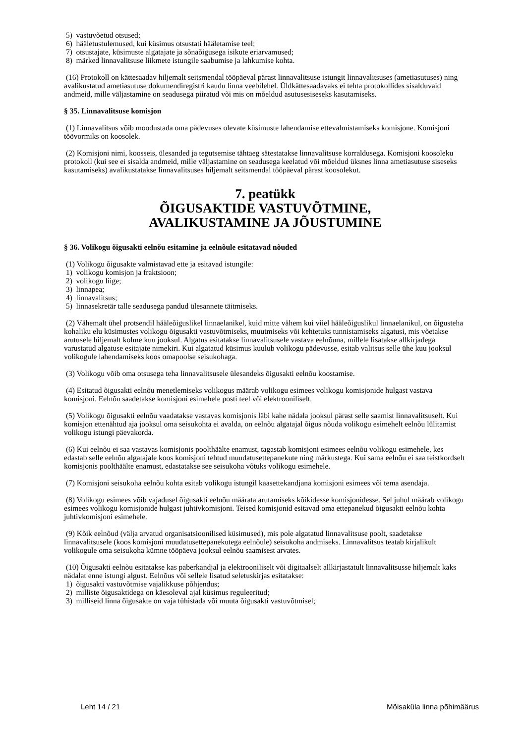5) vastuvõetud otsused;
6) hääletustulemused, kui küsimus otsustati hääletamise teel;
7) otsustajate, küsimuste algatajate ja sõnaõigusega isikute eriarvamused;
8) märked linnavalitsuse liikmete istungile saabumise ja lahkumise kohta.
(16) Protokoll on kättesaadav hiljemalt seitsmendal tööpäeval pärast linnavalitsuse istungit linnavalitsuses (ametiasutuses) ning avalikustatud ametiasutuse dokumendiregistri kaudu linna veebilehel. Üldkättesaadavaks ei tehta protokollides sisalduvaid andmeid, mille väljastamine on seadusega piiratud või mis on mõeldud asutusesiseseks kasutamiseks.
§ 35. Linnavalitsuse komisjon
(1) Linnavalitsus võib moodustada oma pädevuses olevate küsimuste lahendamise ettevalmistamiseks komisjone. Komisjoni töövormiks on koosolek.
(2) Komisjoni nimi, koosseis, ülesanded ja tegutsemise tähtaeg sätestatakse linnavalitsuse korraldusega. Komisjoni koosoleku protokoll (kui see ei sisalda andmeid, mille väljastamine on seadusega keelatud või mõeldud üksnes linna ametiasutuse siseseks kasutamiseks) avalikustatakse linnavalitsuses hiljemalt seitsmendal tööpäeval pärast koosolekut.
7. peatükk
ÕIGUSAKTIDE VASTUVÕTMINE,
AVALIKUSTAMINE JA JÕUSTUMINE
§ 36. Volikogu õigusakti eelnõu esitamine ja eelnõule esitatavad nõuded
(1) Volikogu õigusakte valmistavad ette ja esitavad istungile:
1) volikogu komisjon ja fraktsioon;
2) volikogu liige;
3) linnapea;
4) linnavalitsus;
5) linnasekretär talle seadusega pandud ülesannete täitmiseks.
(2) Vähemalt ühel protsendil hääleõiguslikel linnaelanikel, kuid mitte vähem kui viiel hääleõiguslikul linnaelanikul, on õigusteha kohaliku elu küsimustes volikogu õigusakti vastuvõtmiseks, muutmiseks või kehtetuks tunnistamiseks algatusi, mis võetakse arutusele hiljemalt kolme kuu jooksul. Algatus esitatakse linnavalitsusele vastava eelnõuna, millele lisatakse allkirjadega varustatud algatuse esitajate nimekiri. Kui algatatud küsimus kuulub volikogu pädevusse, esitab valitsus selle ühe kuu jooksul volikogule lahendamiseks koos omapoolse seisukohaga.
(3) Volikogu võib oma otsusega teha linnavalitsusele ülesandeks õigusakti eelnõu koostamise.
(4) Esitatud õigusakti eelnõu menetlemiseks volikogus määrab volikogu esimees volikogu komisjonide hulgast vastava komisjoni. Eelnõu saadetakse komisjoni esimehele posti teel või elektrooniliselt.
(5) Volikogu õigusakti eelnõu vaadatakse vastavas komisjonis läbi kahe nädala jooksul pärast selle saamist linnavalitsuselt. Kui komisjon ettenähtud aja jooksul oma seisukohta ei avalda, on eelnõu algatajal õigus nõuda volikogu esimehelt eelnõu lülitamist volikogu istungi päevakorda.
(6) Kui eelnõu ei saa vastavas komisjonis poolthäälte enamust, tagastab komisjoni esimees eelnõu volikogu esimehele, kes edastab selle eelnõu algatajale koos komisjoni tehtud muudatusettepanekute ning märkustega. Kui sama eelnõu ei saa teistkordselt komisjonis poolthäälte enamust, edastatakse see seisukoha võtuks volikogu esimehele.
(7) Komisjoni seisukoha eelnõu kohta esitab volikogu istungil kaasettekandjana komisjoni esimees või tema asendaja.
(8) Volikogu esimees võib vajadusel õigusakti eelnõu määrata arutamiseks kõikidesse komisjonidesse. Sel juhul määrab volikogu esimees volikogu komisjonide hulgast juhtivkomisjoni. Teised komisjonid esitavad oma ettepanekud õigusakti eelnõu kohta juhtivkomisjoni esimehele.
(9) Kõik eelnõud (välja arvatud organisatsioonilised küsimused), mis pole algatatud linnavalitsuse poolt, saadetakse linnavalitsusele (koos komisjoni muudatusettepanekutega eelnõule) seisukoha andmiseks. Linnavalitsus teatab kirjalikult volikogule oma seisukoha kümne tööpäeva jooksul eelnõu saamisest arvates.
(10) Õigusakti eelnõu esitatakse kas paberkandjal ja elektrooniliselt või digitaalselt allkirjastatult linnavalitsusse hiljemalt kaks nädalat enne istungi algust. Eelnõus või sellele lisatud seletuskirjas esitatakse:
1) õigusakti vastuvõtmise vajalikkuse põhjendus;
2) milliste õigusaktidega on käesoleval ajal küsimus reguleeritud;
3) milliseid linna õigusakte on vaja tühistada või muuta õigusakti vastuvõtmisel;
Leht 14 / 21 Mõisaküla linna põhimäärus